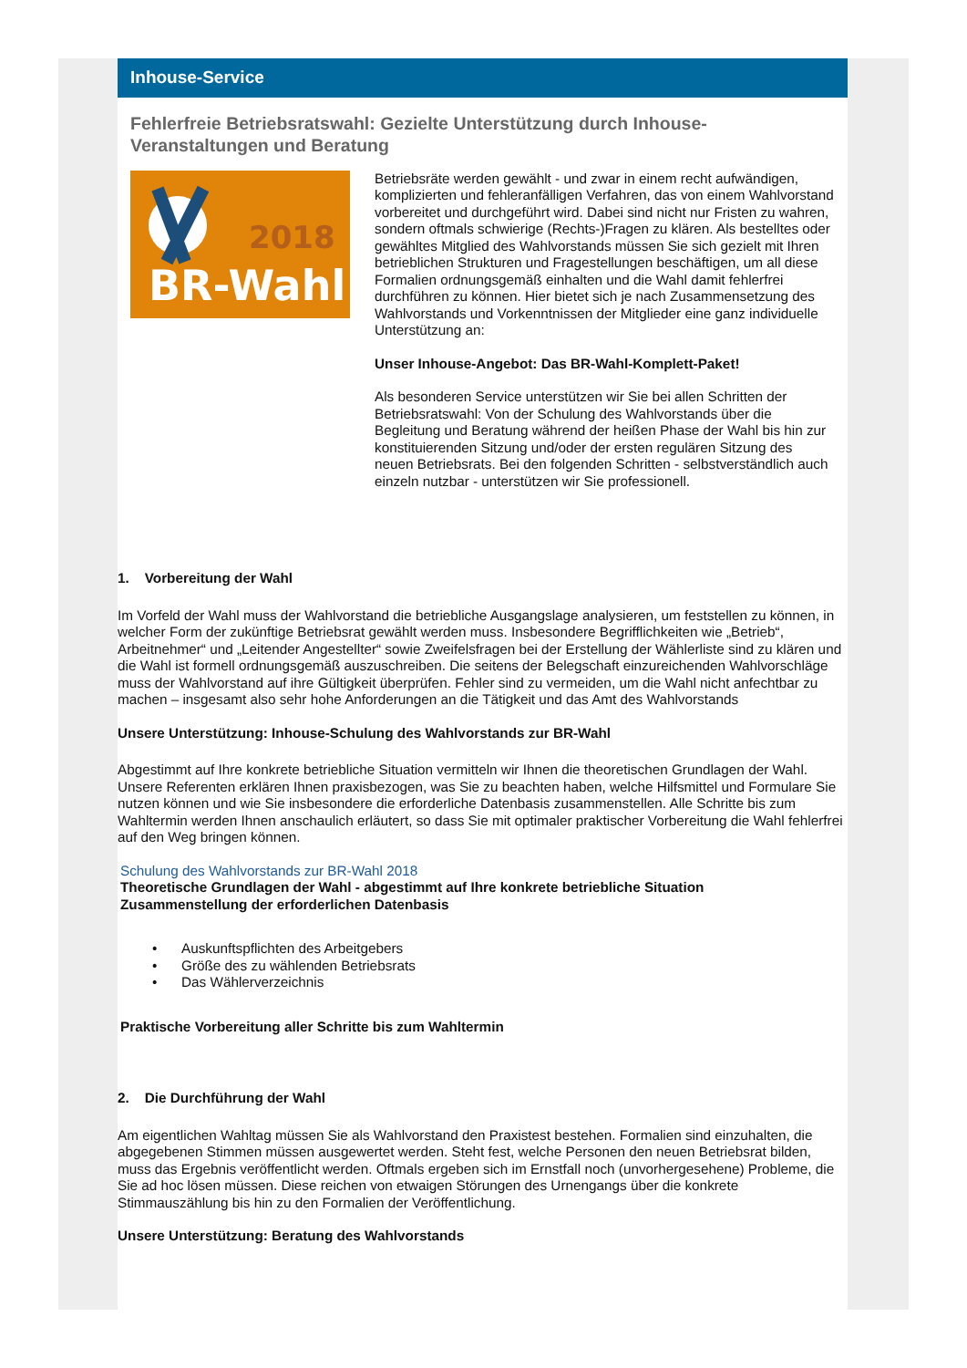Inhouse-Service
Fehlerfreie Betriebsratswahl: Gezielte Unterstützung durch Inhouse-Veranstaltungen und Beratung
2018
BR-Wahl
Betriebsräte werden gewählt - und zwar in einem recht aufwändigen, komplizierten und fehleranfälligen Verfahren, das von einem Wahlvorstand vorbereitet und durchgeführt wird. Dabei sind nicht nur Fristen zu wahren, sondern oftmals schwierige (Rechts-)Fragen zu klären. Als bestelltes oder gewähltes Mitglied des Wahlvorstands müssen Sie sich gezielt mit Ihren betrieblichen Strukturen und Fragestellungen beschäftigen, um all diese Formalien ordnungsgemäß einhalten und die Wahl damit fehlerfrei durchführen zu können. Hier bietet sich je nach Zusammensetzung des Wahlvorstands und Vorkenntnissen der Mitglieder eine ganz individuelle Unterstützung an:
Unser Inhouse-Angebot: Das BR-Wahl-Komplett-Paket!
Als besonderen Service unterstützen wir Sie bei allen Schritten der Betriebsratswahl: Von der Schulung des Wahlvorstands über die Begleitung und Beratung während der heißen Phase der Wahl bis hin zur konstituierenden Sitzung und/oder der ersten regulären Sitzung des neuen Betriebsrats. Bei den folgenden Schritten - selbstverständlich auch einzeln nutzbar - unterstützen wir Sie professionell.
1. Vorbereitung der Wahl
Im Vorfeld der Wahl muss der Wahlvorstand die betriebliche Ausgangslage analysieren, um feststellen zu können, in welcher Form der zukünftige Betriebsrat gewählt werden muss. Insbesondere Begrifflichkeiten wie „Betrieb“, Arbeitnehmer“ und „Leitender Angestellter“ sowie Zweifelsfragen bei der Erstellung der Wählerliste sind zu klären und die Wahl ist formell ordnungsgemäß auszuschreiben. Die seitens der Belegschaft einzureichenden Wahlvorschläge muss der Wahlvorstand auf ihre Gültigkeit überprüfen. Fehler sind zu vermeiden, um die Wahl nicht anfechtbar zu machen – insgesamt also sehr hohe Anforderungen an die Tätigkeit und das Amt des Wahlvorstands
Unsere Unterstützung: Inhouse-Schulung des Wahlvorstands zur BR-Wahl
Abgestimmt auf Ihre konkrete betriebliche Situation vermitteln wir Ihnen die theoretischen Grundlagen der Wahl. Unsere Referenten erklären Ihnen praxisbezogen, was Sie zu beachten haben, welche Hilfsmittel und Formulare Sie nutzen können und wie Sie insbesondere die erforderliche Datenbasis zusammenstellen. Alle Schritte bis zum Wahltermin werden Ihnen anschaulich erläutert, so dass Sie mit optimaler praktischer Vorbereitung die Wahl fehlerfrei auf den Weg bringen können.
Schulung des Wahlvorstands zur BR-Wahl 2018
Theoretische Grundlagen der Wahl - abgestimmt auf Ihre konkrete betriebliche Situation
Zusammenstellung der erforderlichen Datenbasis
• Auskunftspflichten des Arbeitgebers
• Größe des zu wählenden Betriebsrats
• Das Wählerverzeichnis
Praktische Vorbereitung aller Schritte bis zum Wahltermin
2. Die Durchführung der Wahl
Am eigentlichen Wahltag müssen Sie als Wahlvorstand den Praxistest bestehen. Formalien sind einzuhalten, die abgegebenen Stimmen müssen ausgewertet werden. Steht fest, welche Personen den neuen Betriebsrat bilden, muss das Ergebnis veröffentlicht werden. Oftmals ergeben sich im Ernstfall noch (unvorhergesehene) Probleme, die Sie ad hoc lösen müssen. Diese reichen von etwaigen Störungen des Urnengangs über die konkrete Stimmauszählung bis hin zu den Formalien der Veröffentlichung.
Unsere Unterstützung: Beratung des Wahlvorstands